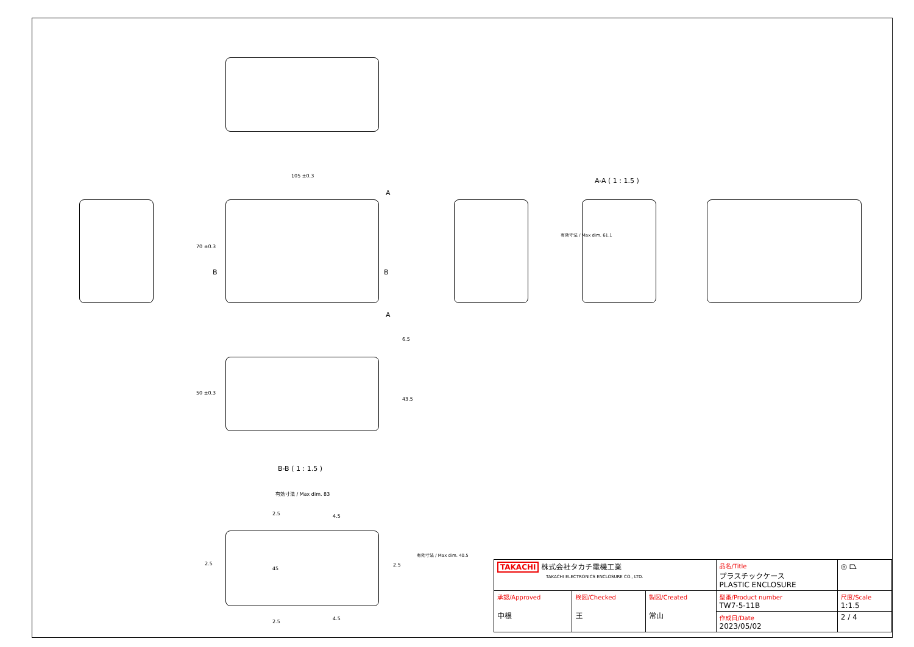105 ±0.3
A
A
B B
70 ±0.3
A-A ( 1 : 1.5 )
有効寸法 / Max dim. 61.1
6.5
50 ±0.3
43.5
B-B ( 1 : 1.5 )
有効寸法 / Max dim. 83
2.5 4.5
2.5
45
2.5
有効寸法 / Max dim. 40.5
2.5
4.5
| TAKACHI 株式会社タカチ電機工業 TAKACHI ELECTRONICS ENCLOSURE CO., LTD. | | | 品名/Title プラスチックケース PLASTIC ENCLOSURE | ◎ ⏢ |
| 承認/Approved 中根 | 検図/Checked 王 | 製図/Created 常山 | 型番/Product number TW7-5-11B | 尺度/Scale 1:1.5 |
| | | | 作成日/Date 2023/05/02 | 2 / 4 |